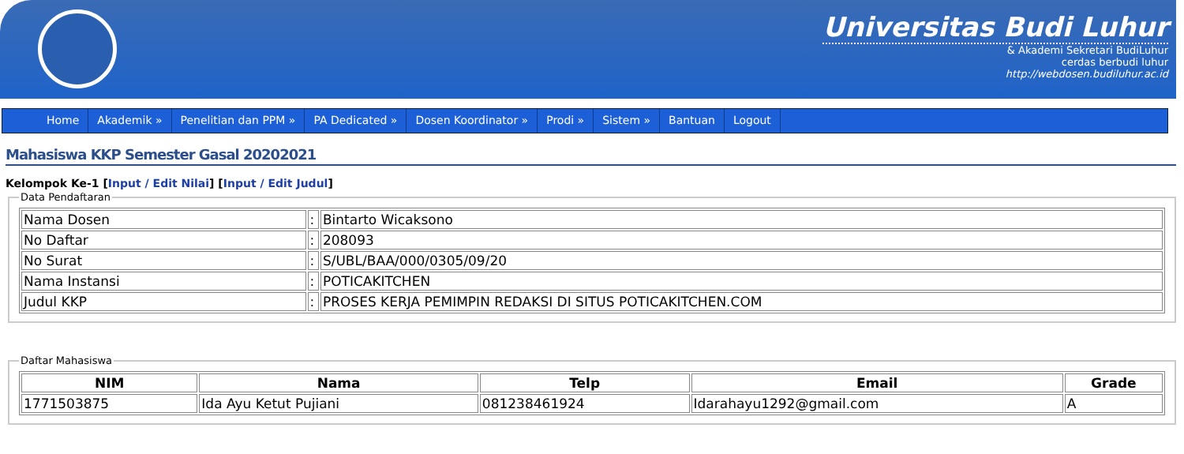Universitas Budi Luhur
& Akademi Sekretari BudiLuhur
cerdas berbudi luhur
http://webdosen.budiluhur.ac.id
Home Akademik » Penelitian dan PPM » PA Dedicated » Dosen Koordinator » Prodi » Sistem » Bantuan Logout
Mahasiswa KKP Semester Gasal 20202021
Kelompok Ke-1 [Input / Edit Nilai] [Input / Edit Judul]
Data Pendaftaran
| Nama Dosen | : | Bintarto Wicaksono |
| No Daftar | : | 208093 |
| No Surat | : | S/UBL/BAA/000/0305/09/20 |
| Nama Instansi | : | POTICAKITCHEN |
| Judul KKP | : | PROSES KERJA PEMIMPIN REDAKSI DI SITUS POTICAKITCHEN.COM |
Daftar Mahasiswa
| NIM | Nama | Telp | Email | Grade |
| --- | --- | --- | --- | --- |
| 1771503875 | Ida Ayu Ketut Pujiani | 081238461924 | Idarahayu1292@gmail.com | A |